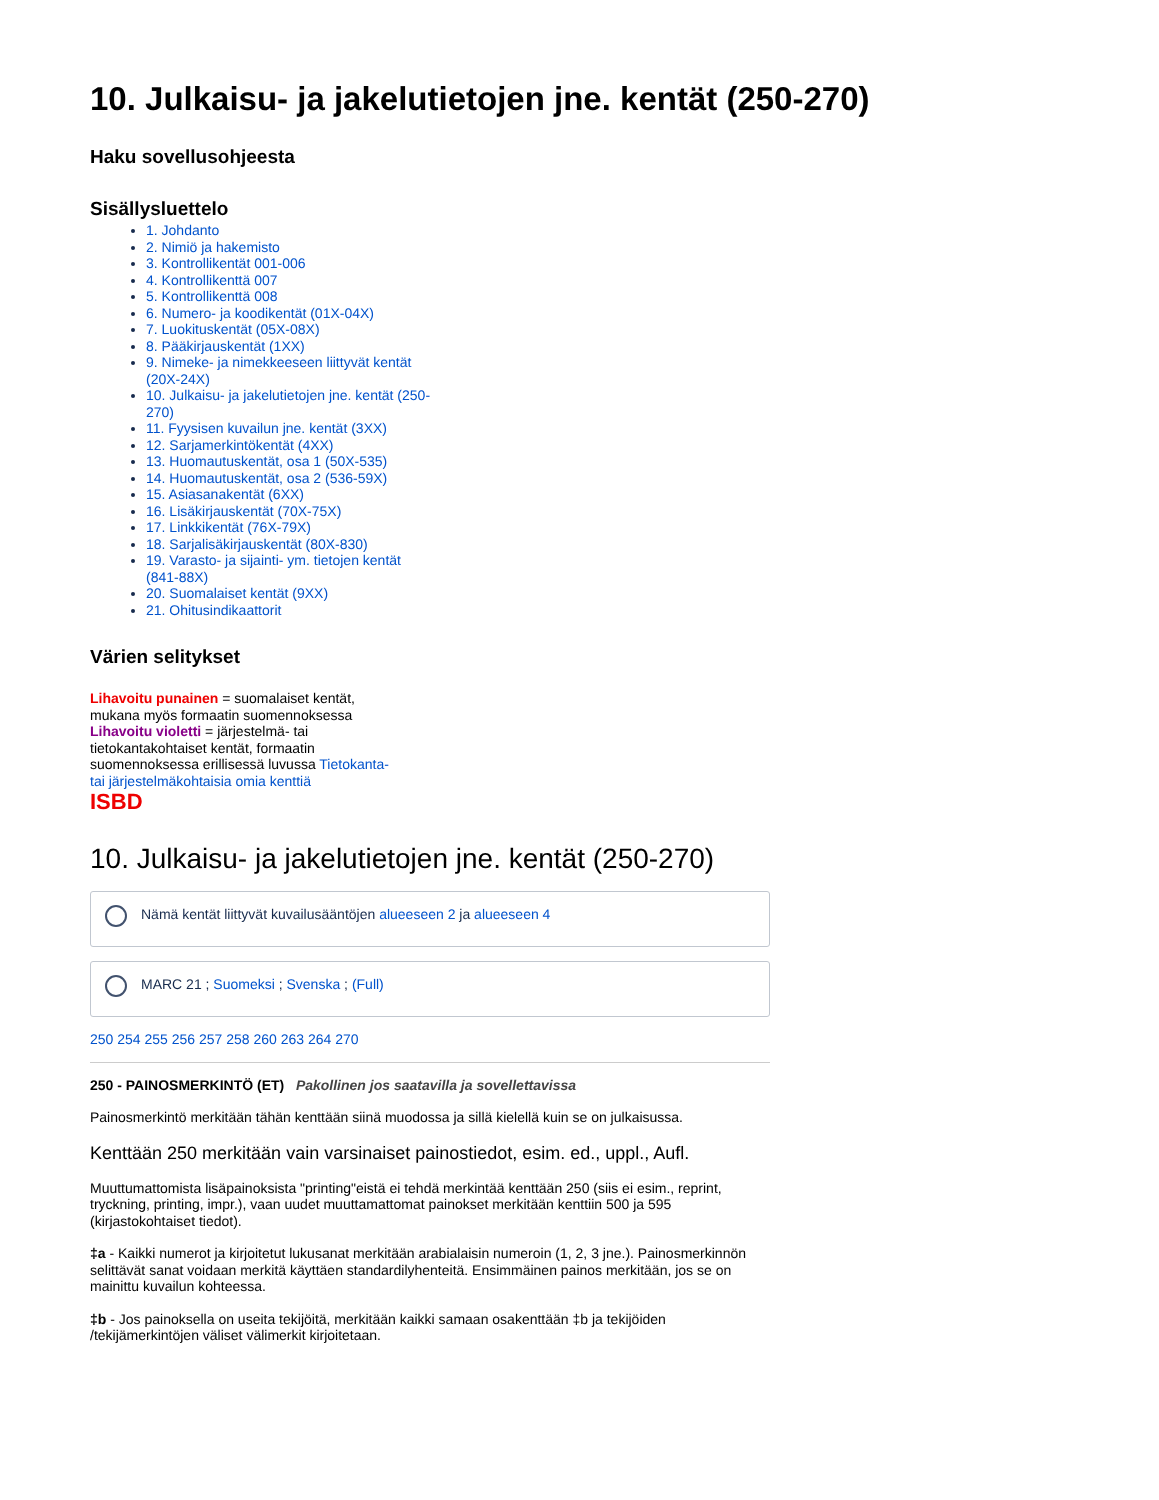10. Julkaisu- ja jakelutietojen jne. kentät (250-270)
Haku sovellusohjeesta
Sisällysluettelo
1. Johdanto
2. Nimiö ja hakemisto
3. Kontrollikentät 001-006
4. Kontrollikenttä 007
5. Kontrollikenttä 008
6. Numero- ja koodikentät (01X-04X)
7. Luokituskentät (05X-08X)
8. Pääkirjauskentät (1XX)
9. Nimeke- ja nimekkeeseen liittyvät kentät (20X-24X)
10. Julkaisu- ja jakelutietojen jne. kentät (250-270)
11. Fyysisen kuvailun jne. kentät (3XX)
12. Sarjamerkintökentät (4XX)
13. Huomautuskentät, osa 1 (50X-535)
14. Huomautuskentät, osa 2 (536-59X)
15. Asiasanakentät (6XX)
16. Lisäkirjauskentät (70X-75X)
17. Linkkikentät (76X-79X)
18. Sarjalisäkirjauskentät (80X-830)
19. Varasto- ja sijainti- ym. tietojen kentät (841-88X)
20. Suomalaiset kentät (9XX)
21. Ohitusindikaattorit
Värien selitykset
Lihavoitu punainen = suomalaiset kentät, mukana myös formaatin suomennoksessa
Lihavoitu violetti = järjestelmä- tai tietokantakohtaiset kentät, formaatin suomennoksessa erillisessä luvussa Tietokanta- tai järjestelmäkohtaisia omia kenttiä
ISBD
10. Julkaisu- ja jakelutietojen jne. kentät (250-270)
Nämä kentät liittyvät kuvailusääntöjen alueeseen 2 ja alueeseen 4
MARC 21 ; Suomeksi ; Svenska ; (Full)
250 254 255 256 257 258 260 263 264 270
250 - PAINOSMERKINTÖ (ET) Pakollinen jos saatavilla ja sovellettavissa
Painosmerkintö merkitään tähän kenttään siinä muodossa ja sillä kielellä kuin se on julkaisussa.
Kenttään 250 merkitään vain varsinaiset painostiedot, esim. ed., uppl., Aufl.
Muuttumattomista lisäpainoksista "printing"eistä ei tehdä merkintää kenttään 250 (siis ei esim., reprint, tryckning, printing, impr.), vaan uudet muuttamattomat painokset merkitään kenttiin 500 ja 595 (kirjastokohtaiset tiedot).
‡a - Kaikki numerot ja kirjoitetut lukusanat merkitään arabialaisin numeroin (1, 2, 3 jne.). Painosmerkinnön selittävät sanat voidaan merkitä käyttäen standardilyhenteitä. Ensimmäinen painos merkitään, jos se on mainittu kuvailun kohteessa.
‡b - Jos painoksella on useita tekijöitä, merkitään kaikki samaan osakenttään ‡b ja tekijöiden /tekijämerkintöjen väliset välimerkit kirjoitetaan.